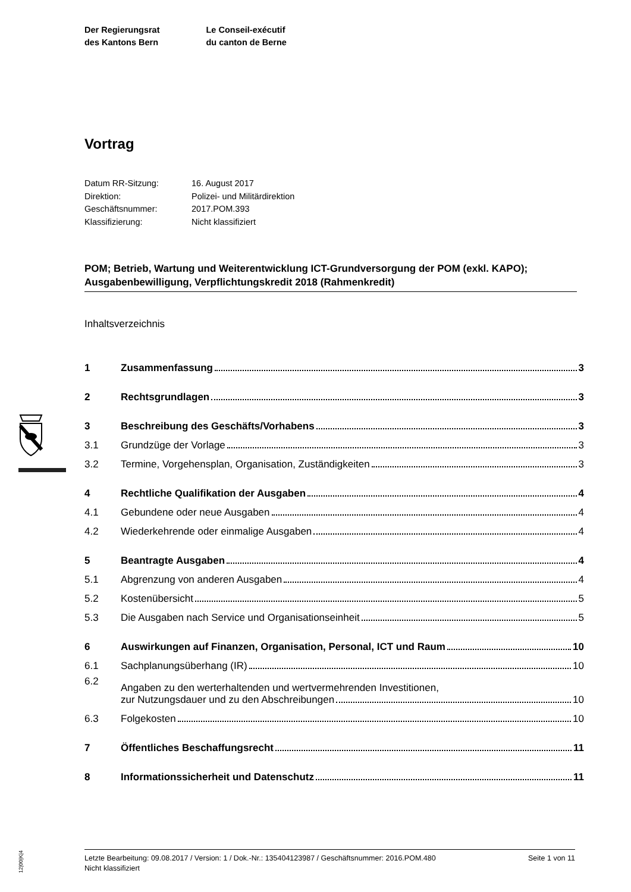Der Regierungsrat
des Kantons Bern
Le Conseil-exécutif
du canton de Berne
Vortrag
| Datum RR-Sitzung: | 16. August 2017 |
| Direktion: | Polizei- und Militärdirektion |
| Geschäftsnummer: | 2017.POM.393 |
| Klassifizierung: | Nicht klassifiziert |
POM; Betrieb, Wartung und Weiterentwicklung ICT-Grundversorgung der POM (exkl. KAPO); Ausgabenbewilligung, Verpflichtungskredit 2018 (Rahmenkredit)
Inhaltsverzeichnis
1 Zusammenfassung 3
2 Rechtsgrundlagen 3
3 Beschreibung des Geschäfts/Vorhabens 3
3.1 Grundzüge der Vorlage 3
3.2 Termine, Vorgehensplan, Organisation, Zuständigkeiten 3
4 Rechtliche Qualifikation der Ausgaben 4
4.1 Gebundene oder neue Ausgaben 4
4.2 Wiederkehrende oder einmalige Ausgaben 4
5 Beantragte Ausgaben 4
5.1 Abgrenzung von anderen Ausgaben 4
5.2 Kostenübersicht 5
5.3 Die Ausgaben nach Service und Organisationseinheit 5
6 Auswirkungen auf Finanzen, Organisation, Personal, ICT und Raum 10
6.1 Sachplanungsüberhang (IR) 10
6.2 Angaben zu den werterhaltenden und wertvermehrenden Investitionen,
zur Nutzungsdauer und zu den Abschreibungen 10
6.3 Folgekosten 10
7 Öffentliches Beschaffungsrecht 11
8 Informationssicherheit und Datenschutz 11
12|00|K|4
Letzte Bearbeitung: 09.08.2017 / Version: 1 / Dok.-Nr.: 135404123987 / Geschäftsnummer: 2016.POM.480 Seite 1 von 11
Nicht klassifiziert